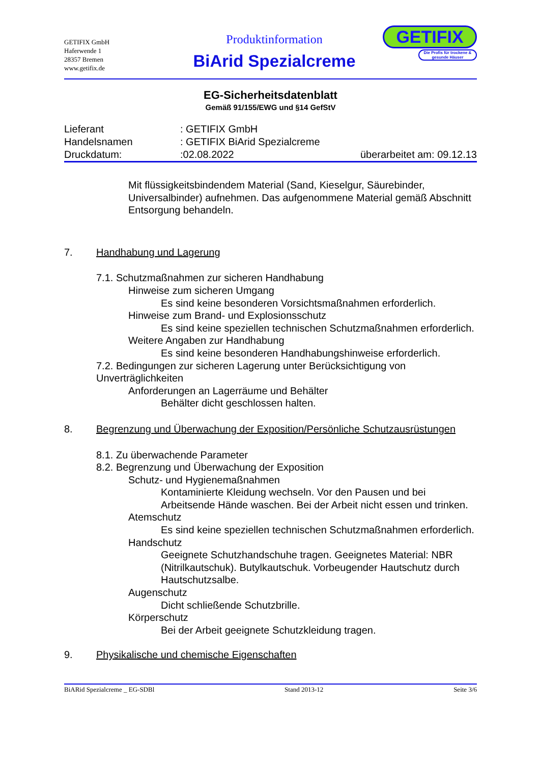GETIFIX GmbH
Haferwende 1
28357 Bremen
www.getifix.de
Produktinformation
BiArid Spezialcreme
GETIFIX
Die Profis für trockene & gesunde Häuser
EG-Sicherheitsdatenblatt
Gemäß 91/155/EWG und §14 GefStV
Lieferant: GETIFIX GmbH
Handelsnamen: GETIFIX BiArid Spezialcreme
Druckdatum::02.08.2022 überarbeitet am: 09.12.13
Mit flüssigkeitsbindendem Material (Sand, Kieselgur, Säurebinder, Universalbinder) aufnehmen. Das aufgenommene Material gemäß Abschnitt Entsorgung behandeln.
7. Handhabung und Lagerung
7.1. Schutzmaßnahmen zur sicheren Handhabung
Hinweise zum sicheren Umgang
Es sind keine besonderen Vorsichtsmaßnahmen erforderlich.
Hinweise zum Brand- und Explosionsschutz
Es sind keine speziellen technischen Schutzmaßnahmen erforderlich.
Weitere Angaben zur Handhabung
Es sind keine besonderen Handhabungshinweise erforderlich.
7.2. Bedingungen zur sicheren Lagerung unter Berücksichtigung von Unverträglichkeiten
Anforderungen an Lagerräume und Behälter
Behälter dicht geschlossen halten.
8. Begrenzung und Überwachung der Exposition/Persönliche Schutzausrüstungen
8.1. Zu überwachende Parameter
8.2. Begrenzung und Überwachung der Exposition
Schutz- und Hygienemaßnahmen
Kontaminierte Kleidung wechseln. Vor den Pausen und bei Arbeitsende Hände waschen. Bei der Arbeit nicht essen und trinken.
Atemschutz
Es sind keine speziellen technischen Schutzmaßnahmen erforderlich.
Handschutz
Geeignete Schutzhandschuhe tragen. Geeignetes Material: NBR (Nitrilkautschuk). Butylkautschuk. Vorbeugender Hautschutz durch Hautschutzsalbe.
Augenschutz
Dicht schließende Schutzbrille.
Körperschutz
Bei der Arbeit geeignete Schutzkleidung tragen.
9. Physikalische und chemische Eigenschaften
BiARid Spezialcreme _ EG-SDBl Stand 2013-12 Seite 3/6